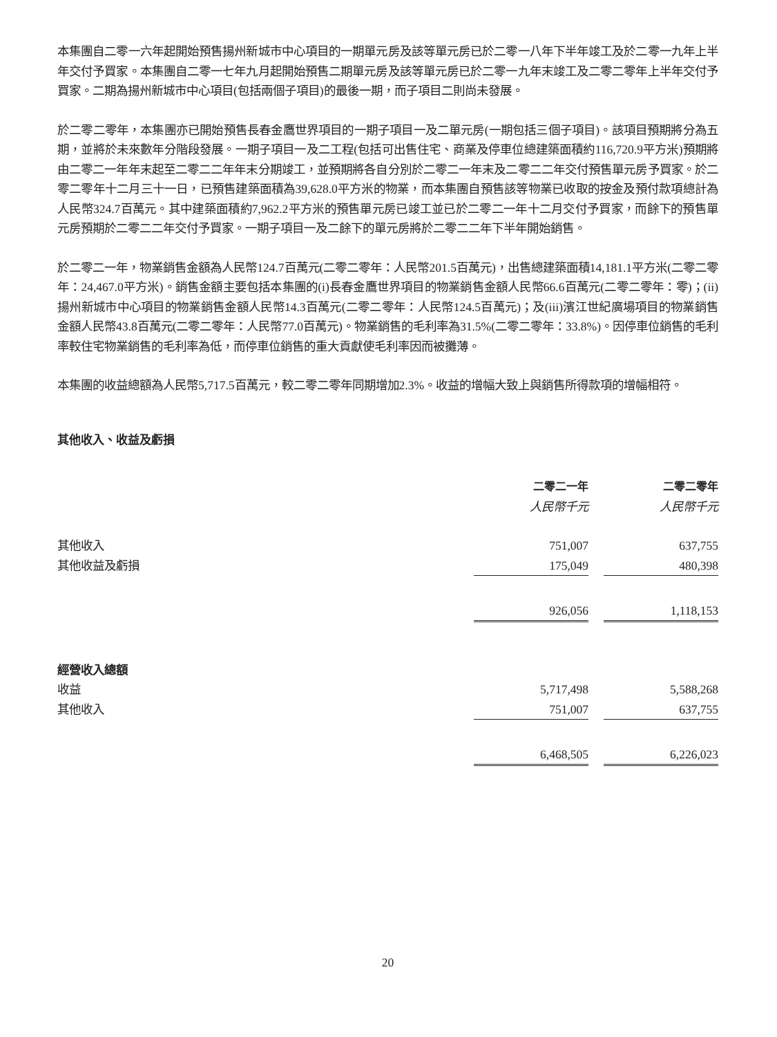本集團自二零一六年起開始預售揚州新城市中心項目的一期單元房及該等單元房已於二零一八年下半年竣工及於二零一九年上半年交付予買家。本集團自二零一七年九月起開始預售二期單元房及該等單元房已於二零一九年末竣工及二零二零年上半年交付予買家。二期為揚州新城市中心項目(包括兩個子項目)的最後一期，而子項目二則尚未發展。
於二零二零年，本集團亦已開始預售長春金鷹世界項目的一期子項目一及二單元房(一期包括三個子項目)。該項目預期將分為五期，並將於未來數年分階段發展。一期子項目一及二工程(包括可出售住宅、商業及停車位總建築面積約116,720.9平方米)預期將由二零二一年年末起至二零二二年年末分期竣工，並預期將各自分別於二零二一年末及二零二二年交付預售單元房予買家。於二零二零年十二月三十一日，已預售建築面積為39,628.0平方米的物業，而本集團自預售該等物業已收取的按金及預付款項總計為人民幣324.7百萬元。其中建築面積約7,962.2平方米的預售單元房已竣工並已於二零二一年十二月交付予買家，而餘下的預售單元房預期於二零二二年交付予買家。一期子項目一及二餘下的單元房將於二零二二年下半年開始銷售。
於二零二一年，物業銷售金額為人民幣124.7百萬元(二零二零年：人民幣201.5百萬元)，出售總建築面積14,181.1平方米(二零二零年：24,467.0平方米)。銷售金額主要包括本集團的(i)長春金鷹世界項目的物業銷售金額人民幣66.6百萬元(二零二零年：零)；(ii)揚州新城市中心項目的物業銷售金額人民幣14.3百萬元(二零二零年：人民幣124.5百萬元)；及(iii)濱江世紀廣場項目的物業銷售金額人民幣43.8百萬元(二零二零年：人民幣77.0百萬元)。物業銷售的毛利率為31.5%(二零二零年：33.8%)。因停車位銷售的毛利率較住宅物業銷售的毛利率為低，而停車位銷售的重大貢獻使毛利率因而被攤薄。
本集團的收益總額為人民幣5,717.5百萬元，較二零二零年同期增加2.3%。收益的增幅大致上與銷售所得款項的增幅相符。
其他收入、收益及虧損
| | 二零二一年 | | 二零二零年 |
| | 人民幣千元 | | 人民幣千元 |
| 其他收入 | 751,007 | | 637,755 |
| 其他收益及虧損 | 175,049 | | 480,398 |
| | 926,056 | | 1,118,153 |
| 經營收入總額 | | | |
| 收益 | 5,717,498 | | 5,588,268 |
| 其他收入 | 751,007 | | 637,755 |
| | 6,468,505 | | 6,226,023 |
20